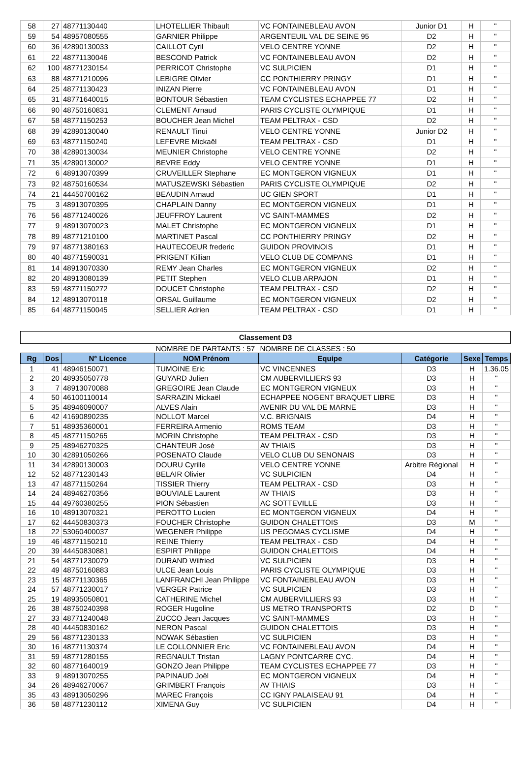| 58 | 27 | 48771130440 | LHOTELLIER Thibault | VC FONTAINEBLEAU AVON | Junior D1 | H | " |
| 59 | 54 | 48957080555 | GARNIER Philippe | ARGENTEUIL VAL DE SEINE 95 | D2 | H | " |
| 60 | 36 | 42890130033 | CAILLOT Cyril | VELO CENTRE YONNE | D2 | H | " |
| 61 | 22 | 48771130046 | BESCOND Patrick | VC FONTAINEBLEAU AVON | D2 | H | " |
| 62 | 100 | 48771230154 | PERRICOT Christophe | VC SULPICIEN | D1 | H | " |
| 63 | 88 | 48771210096 | LEBIGRE Olivier | CC PONTHIERRY PRINGY | D1 | H | " |
| 64 | 25 | 48771130423 | INIZAN Pierre | VC FONTAINEBLEAU AVON | D1 | H | " |
| 65 | 31 | 48771640015 | BONTOUR Sébastien | TEAM CYCLISTES ECHAPPEE 77 | D2 | H | " |
| 66 | 90 | 48750160831 | CLEMENT Arnaud | PARIS CYCLISTE OLYMPIQUE | D1 | H | " |
| 67 | 58 | 48771150253 | BOUCHER Jean Michel | TEAM PELTRAX - CSD | D2 | H | " |
| 68 | 39 | 42890130040 | RENAULT Tinui | VELO CENTRE YONNE | Junior D2 | H | " |
| 69 | 63 | 48771150240 | LEFEVRE Mickaël | TEAM PELTRAX - CSD | D1 | H | " |
| 70 | 38 | 42890130034 | MEUNIER Christophe | VELO CENTRE YONNE | D2 | H | " |
| 71 | 35 | 42890130002 | BEVRE Eddy | VELO CENTRE YONNE | D1 | H | " |
| 72 | 6 | 48913070399 | CRUVEILLER Stephane | EC MONTGERON VIGNEUX | D1 | H | " |
| 73 | 92 | 48750160534 | MATUSZEWSKI Sébastien | PARIS CYCLISTE OLYMPIQUE | D2 | H | " |
| 74 | 21 | 44450700162 | BEAUDIN Arnaud | UC GIEN SPORT | D1 | H | " |
| 75 | 3 | 48913070395 | CHAPLAIN Danny | EC MONTGERON VIGNEUX | D1 | H | " |
| 76 | 56 | 48771240026 | JEUFFROY Laurent | VC SAINT-MAMMES | D2 | H | " |
| 77 | 9 | 48913070023 | MALET Christophe | EC MONTGERON VIGNEUX | D1 | H | " |
| 78 | 89 | 48771210100 | MARTINET Pascal | CC PONTHIERRY PRINGY | D2 | H | " |
| 79 | 97 | 48771380163 | HAUTECOEUR frederic | GUIDON PROVINOIS | D1 | H | " |
| 80 | 40 | 48771590031 | PRIGENT Killian | VELO CLUB DE COMPANS | D1 | H | " |
| 81 | 14 | 48913070330 | REMY Jean Charles | EC MONTGERON VIGNEUX | D2 | H | " |
| 82 | 20 | 48913080139 | PETIT Stephen | VELO CLUB ARPAJON | D1 | H | " |
| 83 | 59 | 48771150272 | DOUCET Christophe | TEAM PELTRAX - CSD | D2 | H | " |
| 84 | 12 | 48913070118 | ORSAL Guillaume | EC MONTGERON VIGNEUX | D2 | H | " |
| 85 | 64 | 48771150045 | SELLIER Adrien | TEAM PELTRAX - CSD | D1 | H | " |
Classement D3
| | | | NOMBRE DE PARTANTS : 57 | NOMBRE DE CLASSES : 50 | | | |
| Rg | Dos | N° Licence | NOM Prénom | Equipe | Catégorie | Sexe | Temps |
| 1 | 41 | 48946150071 | TUMOINE Eric | VC VINCENNES | D3 | H | 1.36.05 |
| 2 | 20 | 48935050778 | GUYARD Julien | CM AUBERVILLIERS 93 | D3 | H | " |
| 3 | 7 | 48913070088 | GREGOIRE Jean Claude | EC MONTGERON VIGNEUX | D3 | H | " |
| 4 | 50 | 46100110014 | SARRAZIN Mickaël | ECHAPPEE NOGENT BRAQUET LIBRE | D3 | H | " |
| 5 | 35 | 48946090007 | ALVES Alain | AVENIR DU VAL DE MARNE | D3 | H | " |
| 6 | 42 | 41690890235 | NOLLOT Marcel | V.C. BRIGNAIS | D4 | H | " |
| 7 | 51 | 48935360001 | FERREIRA Armenio | ROMS TEAM | D3 | H | " |
| 8 | 45 | 48771150265 | MORIN Christophe | TEAM PELTRAX - CSD | D3 | H | " |
| 9 | 25 | 48946270325 | CHANTEUR José | AV THIAIS | D3 | H | " |
| 10 | 30 | 42891050266 | POSENATO Claude | VELO CLUB DU SENONAIS | D3 | H | " |
| 11 | 34 | 42890130003 | DOURU Cyrille | VELO CENTRE YONNE | Arbitre Régional | H | " |
| 12 | 52 | 48771230143 | BELAIR Olivier | VC SULPICIEN | D4 | H | " |
| 13 | 47 | 48771150264 | TISSIER Thierry | TEAM PELTRAX - CSD | D3 | H | " |
| 14 | 24 | 48946270356 | BOUVIALE Laurent | AV THIAIS | D3 | H | " |
| 15 | 44 | 49760380255 | PION Sébastien | AC SOTTEVILLE | D3 | H | " |
| 16 | 10 | 48913070321 | PEROTTO Lucien | EC MONTGERON VIGNEUX | D4 | H | " |
| 17 | 62 | 44450830373 | FOUCHER Christophe | GUIDON CHALETTOIS | D3 | M | " |
| 18 | 22 | 53060400037 | WEGENER Philippe | US PEGOMAS CYCLISME | D4 | H | " |
| 19 | 46 | 48771150210 | REINE Thierry | TEAM PELTRAX - CSD | D4 | H | " |
| 20 | 39 | 44450830881 | ESPIRT Philippe | GUIDON CHALETTOIS | D4 | H | " |
| 21 | 54 | 48771230079 | DURAND Wilfried | VC SULPICIEN | D3 | H | " |
| 22 | 49 | 48750160883 | ULCE Jean Louis | PARIS CYCLISTE OLYMPIQUE | D3 | H | " |
| 23 | 15 | 48771130365 | LANFRANCHI Jean Philippe | VC FONTAINEBLEAU AVON | D3 | H | " |
| 24 | 57 | 48771230017 | VERGER Patrice | VC SULPICIEN | D3 | H | " |
| 25 | 19 | 48935050801 | CATHERINE Michel | CM AUBERVILLIERS 93 | D3 | H | " |
| 26 | 38 | 48750240398 | ROGER Hugoline | US METRO TRANSPORTS | D2 | D | " |
| 27 | 33 | 48771240048 | ZUCCO Jean Jacques | VC SAINT-MAMMES | D3 | H | " |
| 28 | 40 | 44450830162 | NERON Pascal | GUIDON CHALETTOIS | D3 | H | " |
| 29 | 56 | 48771230133 | NOWAK Sébastien | VC SULPICIEN | D3 | H | " |
| 30 | 16 | 48771130374 | LE COLLONNIER Eric | VC FONTAINEBLEAU AVON | D4 | H | " |
| 31 | 59 | 48771280155 | REGNAULT Tristan | LAGNY PONTCARRE CYC. | D4 | H | " |
| 32 | 60 | 48771640019 | GONZO Jean Philippe | TEAM CYCLISTES ECHAPPEE 77 | D3 | H | " |
| 33 | 9 | 48913070255 | PAPINAUD Joël | EC MONTGERON VIGNEUX | D4 | H | " |
| 34 | 26 | 48946270067 | GRIMBERT François | AV THIAIS | D3 | H | " |
| 35 | 43 | 48913050296 | MAREC François | CC IGNY PALAISEAU 91 | D4 | H | " |
| 36 | 58 | 48771230112 | XIMENA Guy | VC SULPICIEN | D4 | H | " |